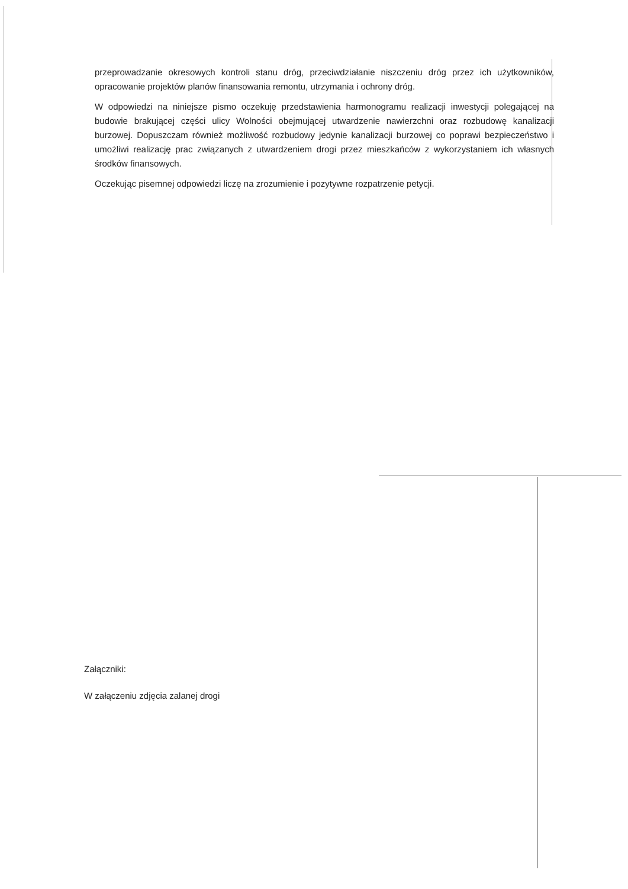przeprowadzanie okresowych kontroli stanu dróg, przeciwdziałanie niszczeniu dróg przez ich użytkowników, opracowanie projektów planów finansowania remontu, utrzymania i ochrony dróg.
W odpowiedzi na niniejsze pismo oczekuję przedstawienia harmonogramu realizacji inwestycji polegającej na budowie brakującej części ulicy Wolności obejmującej utwardzenie nawierzchni oraz rozbudowę kanalizacji burzowej. Dopuszczam również możliwość rozbudowy jedynie kanalizacji burzowej co poprawi bezpieczeństwo i umożliwi realizację prac związanych z utwardzeniem drogi przez mieszkańców z wykorzystaniem ich własnych środków finansowych.
Oczekując pisemnej odpowiedzi liczę na zrozumienie i pozytywne rozpatrzenie petycji.
Załączniki:
W załączeniu zdjęcia zalanej drogi